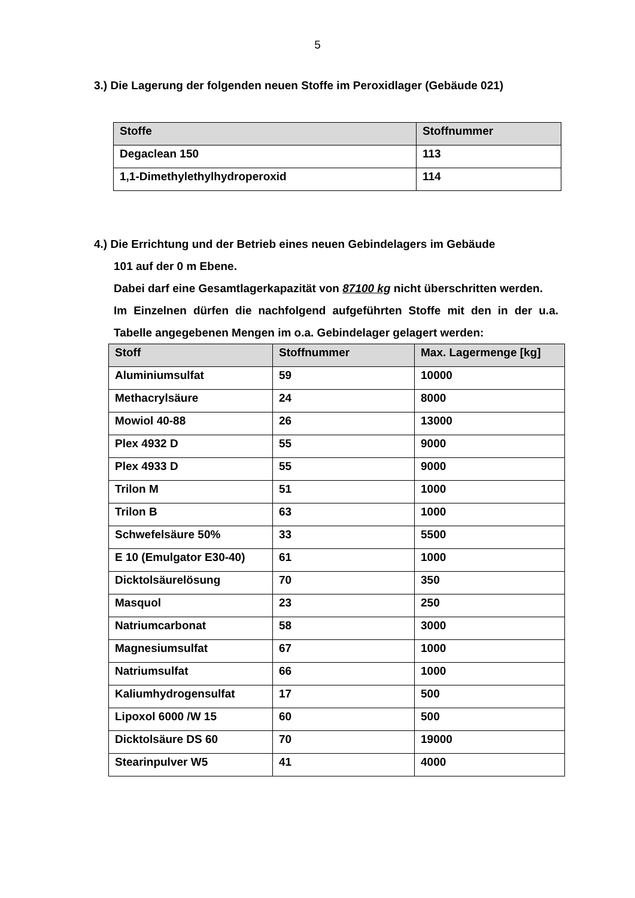5
3.) Die Lagerung der folgenden neuen Stoffe im Peroxidlager (Gebäude 021)
| Stoffe | Stoffnummer |
| --- | --- |
| Degaclean 150 | 113 |
| 1,1-Dimethylethylhydroperoxid | 114 |
4.) Die Errichtung und der Betrieb eines neuen Gebindelagers im Gebäude
101 auf der 0 m Ebene.
Dabei darf eine Gesamtlagerkapazität von 87100 kg nicht überschritten werden.
Im Einzelnen dürfen die nachfolgend aufgeführten Stoffe mit den in der u.a. Tabelle angegebenen Mengen im o.a. Gebindelager gelagert werden:
| Stoff | Stoffnummer | Max. Lagermenge [kg] |
| --- | --- | --- |
| Aluminiumsulfat | 59 | 10000 |
| Methacrylsäure | 24 | 8000 |
| Mowiol 40-88 | 26 | 13000 |
| Plex 4932 D | 55 | 9000 |
| Plex 4933 D | 55 | 9000 |
| Trilon M | 51 | 1000 |
| Trilon B | 63 | 1000 |
| Schwefelsäure 50% | 33 | 5500 |
| E 10 (Emulgator E30-40) | 61 | 1000 |
| Dicktolsäurelösung | 70 | 350 |
| Masquol | 23 | 250 |
| Natriumcarbonat | 58 | 3000 |
| Magnesiumsulfat | 67 | 1000 |
| Natriumsulfat | 66 | 1000 |
| Kaliumhydrogensulfat | 17 | 500 |
| Lipoxol 6000 /W 15 | 60 | 500 |
| Dicktolsäure DS 60 | 70 | 19000 |
| Stearinpulver W5 | 41 | 4000 |